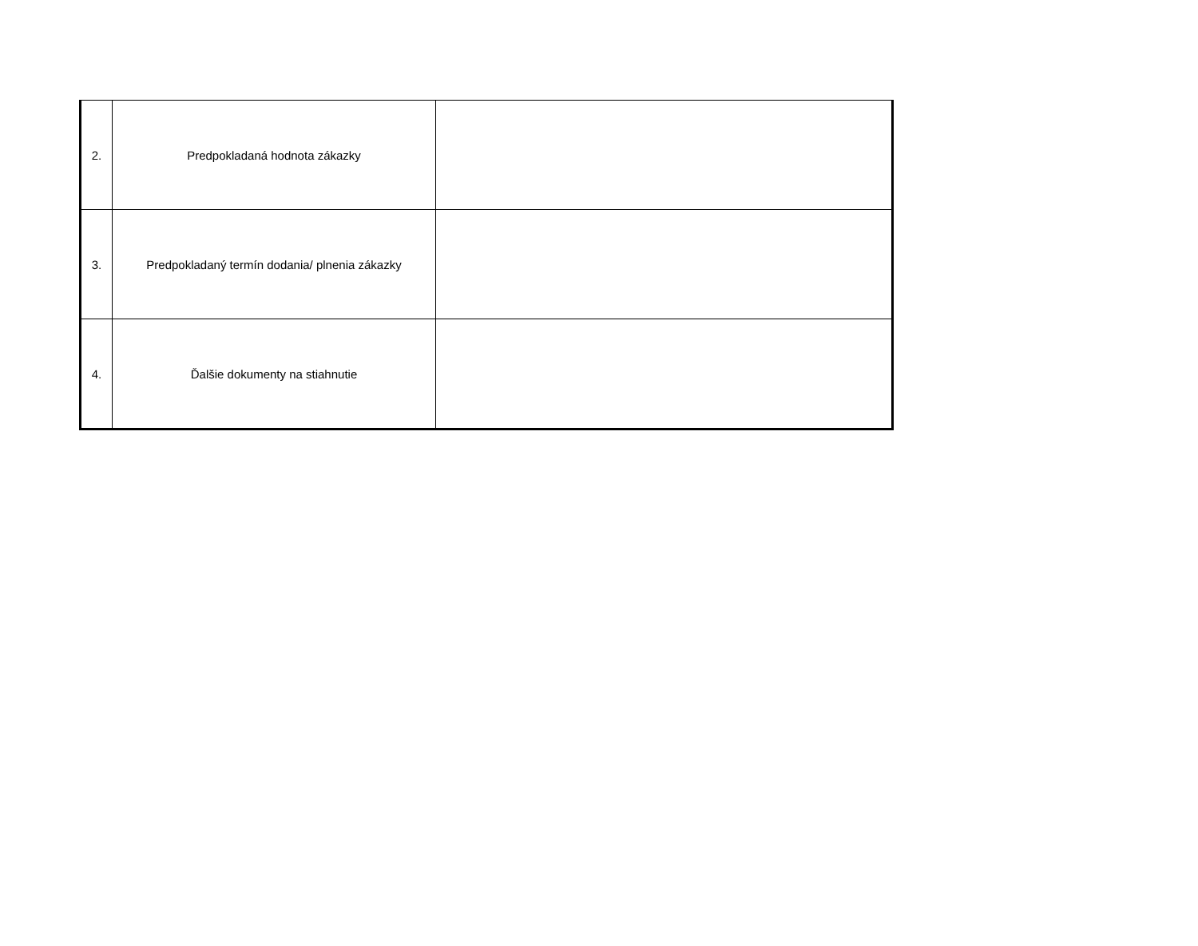| 2. | Predpokladaná hodnota zákazky | |
| 3. | Predpokladaný termín dodania/ plnenia zákazky | |
| 4. | Ďalšie dokumenty na stiahnutie | |